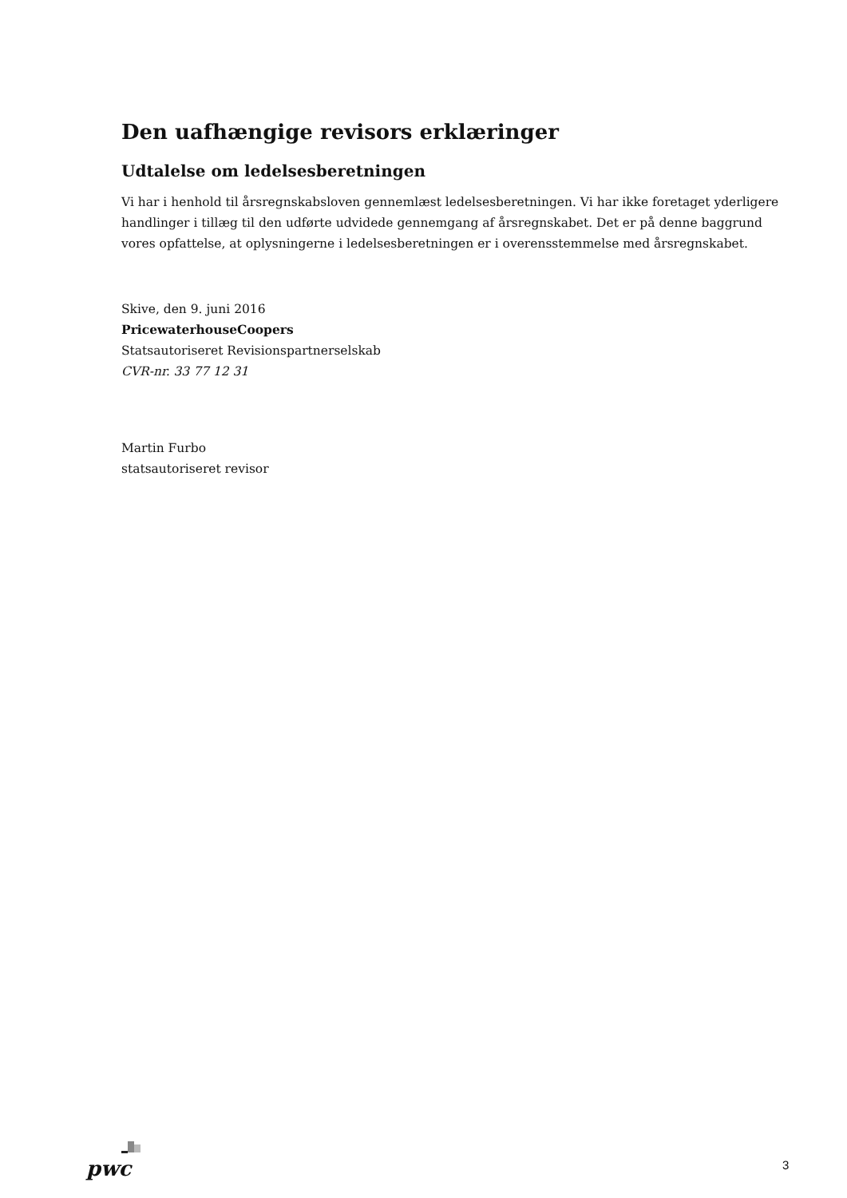Den uafhængige revisors erklæringer
Udtalelse om ledelsesberetningen
Vi har i henhold til årsregnskabsloven gennemlæst ledelsesberetningen. Vi har ikke foretaget yderligere handlinger i tillæg til den udførte udvidede gennemgang af årsregnskabet. Det er på denne baggrund vores opfattelse, at oplysningerne i ledelsesberetningen er i overensstemmelse med årsregnskabet.
Skive, den 9. juni 2016
PricewaterhouseCoopers
Statsautoriseret Revisionspartnerselskab
CVR-nr. 33 77 12 31
Martin Furbo
statsautoriseret revisor
pwc 3